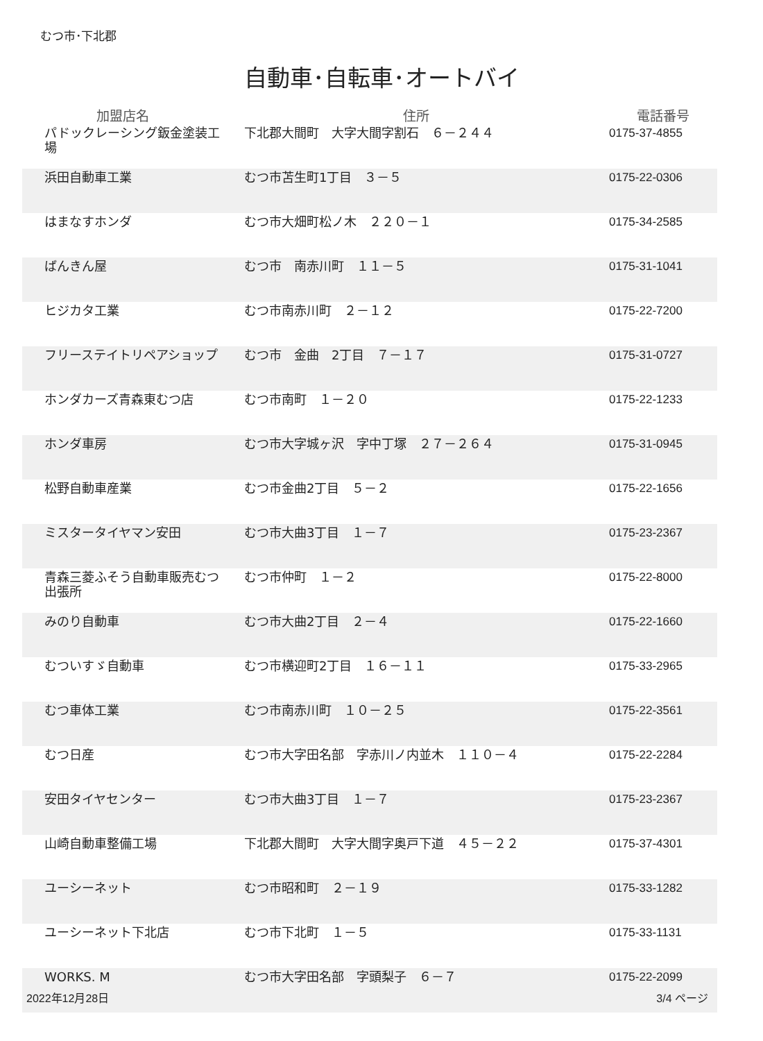むつ市･下北郡
自動車･自転車･オートバイ
| 加盟店名 | 住所 | 電話番号 |
| --- | --- | --- |
| パドックレーシング鈑金塗装工場 | 下北郡大間町 大字大間字割石 ６－２４４ | 0175-37-4855 |
| 浜田自動車工業 | むつ市苫生町1丁目 ３－５ | 0175-22-0306 |
| はまなすホンダ | むつ市大畑町松ノ木 ２２０－１ | 0175-34-2585 |
| ばんきん屋 | むつ市 南赤川町 １１－５ | 0175-31-1041 |
| ヒジカタ工業 | むつ市南赤川町 ２－１２ | 0175-22-7200 |
| フリーステイトリペアショップ | むつ市 金曲 2丁目 ７－１７ | 0175-31-0727 |
| ホンダカーズ青森東むつ店 | むつ市南町 １－２０ | 0175-22-1233 |
| ホンダ車房 | むつ市大字城ヶ沢 字中丁塚 ２７－２６４ | 0175-31-0945 |
| 松野自動車産業 | むつ市金曲2丁目 ５－２ | 0175-22-1656 |
| ミスタータイヤマン安田 | むつ市大曲3丁目 １－７ | 0175-23-2367 |
| 青森三菱ふそう自動車販売むつ出張所 | むつ市仲町 １－２ | 0175-22-8000 |
| みのり自動車 | むつ市大曲2丁目 ２－４ | 0175-22-1660 |
| むついすゞ自動車 | むつ市横迎町2丁目 １６－１１ | 0175-33-2965 |
| むつ車体工業 | むつ市南赤川町 １０－２５ | 0175-22-3561 |
| むつ日産 | むつ市大字田名部 字赤川ノ内並木 １１０－４ | 0175-22-2284 |
| 安田タイヤセンター | むつ市大曲3丁目 １－７ | 0175-23-2367 |
| 山崎自動車整備工場 | 下北郡大間町 大字大間字奥戸下道 ４５－２２ | 0175-37-4301 |
| ユーシーネット | むつ市昭和町 ２－１９ | 0175-33-1282 |
| ユーシーネット下北店 | むつ市下北町 １－５ | 0175-33-1131 |
| WORKS. M | むつ市大字田名部 字頭梨子 ６－７ | 0175-22-2099 |
2022年12月28日 3/4 ページ